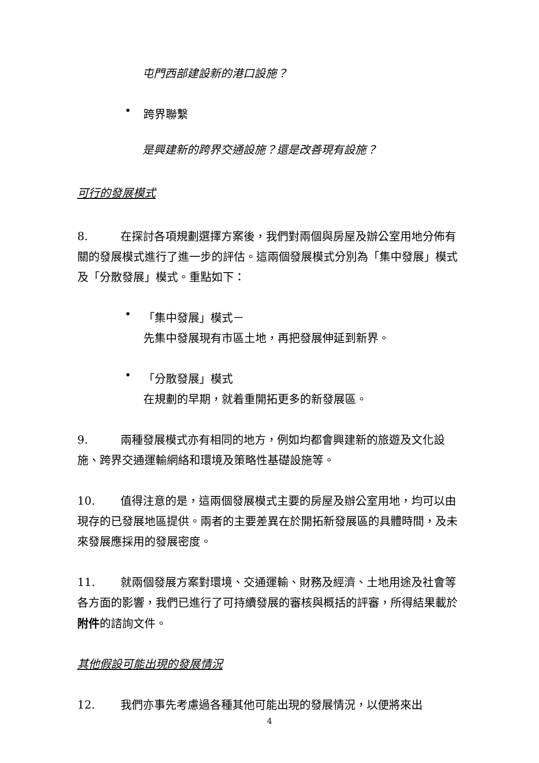屯門西部建設新的港口設施？
•
跨界聯繫
是興建新的跨界交通設施？還是改善現有設施？
可行的發展模式
8. 在探討各項規劃選擇方案後，我們對兩個與房屋及辦公室用地分佈有關的發展模式進行了進一步的評估。這兩個發展模式分別為「集中發展」模式及「分散發展」模式。重點如下：
•
「集中發展」模式－
先集中發展現有市區土地，再把發展伸延到新界。
•
「分散發展」模式
在規劃的早期，就着重開拓更多的新發展區。
9. 兩種發展模式亦有相同的地方，例如均都會興建新的旅遊及文化設施、跨界交通運輸網絡和環境及策略性基礎設施等。
10. 值得注意的是，這兩個發展模式主要的房屋及辦公室用地，均可以由現存的已發展地區提供。兩者的主要差異在於開拓新發展區的具體時間，及未來發展應採用的發展密度。
11. 就兩個發展方案對環境、交通運輸、財務及經濟、土地用途及社會等各方面的影響，我們已進行了可持續發展的審核與概括的評審，所得結果載於附件的諮詢文件。
其他假設可能出現的發展情況
12. 我們亦事先考慮過各種其他可能出現的發展情況，以便將來出
4